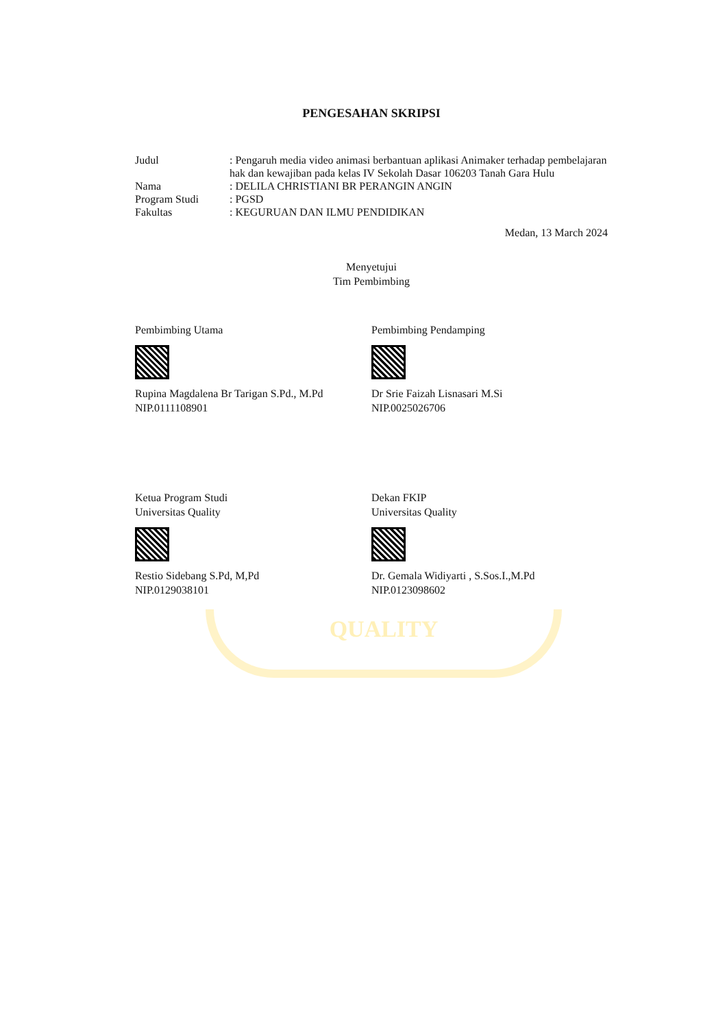QUALITY
PENGESAHAN SKRIPSI
| Judul | : Pengaruh media video animasi berbantuan aplikasi Animaker terhadap pembelajaran hak dan kewajiban pada kelas IV Sekolah Dasar 106203 Tanah Gara Hulu |
| Nama | : DELILA CHRISTIANI BR PERANGIN ANGIN |
| Program Studi | : PGSD |
| Fakultas | : KEGURUAN DAN ILMU PENDIDIKAN |
Medan, 13 March 2024
Menyetujui
Tim Pembimbing
Pembimbing Utama
Rupina Magdalena Br Tarigan S.Pd., M.Pd
NIP.0111108901
Pembimbing Pendamping
Dr Srie Faizah Lisnasari M.Si
NIP.0025026706
Ketua Program Studi
Universitas Quality
Restio Sidebang S.Pd, M,Pd
NIP.0129038101
Dekan FKIP
Universitas Quality
Dr. Gemala Widiyarti , S.Sos.I.,M.Pd
NIP.0123098602